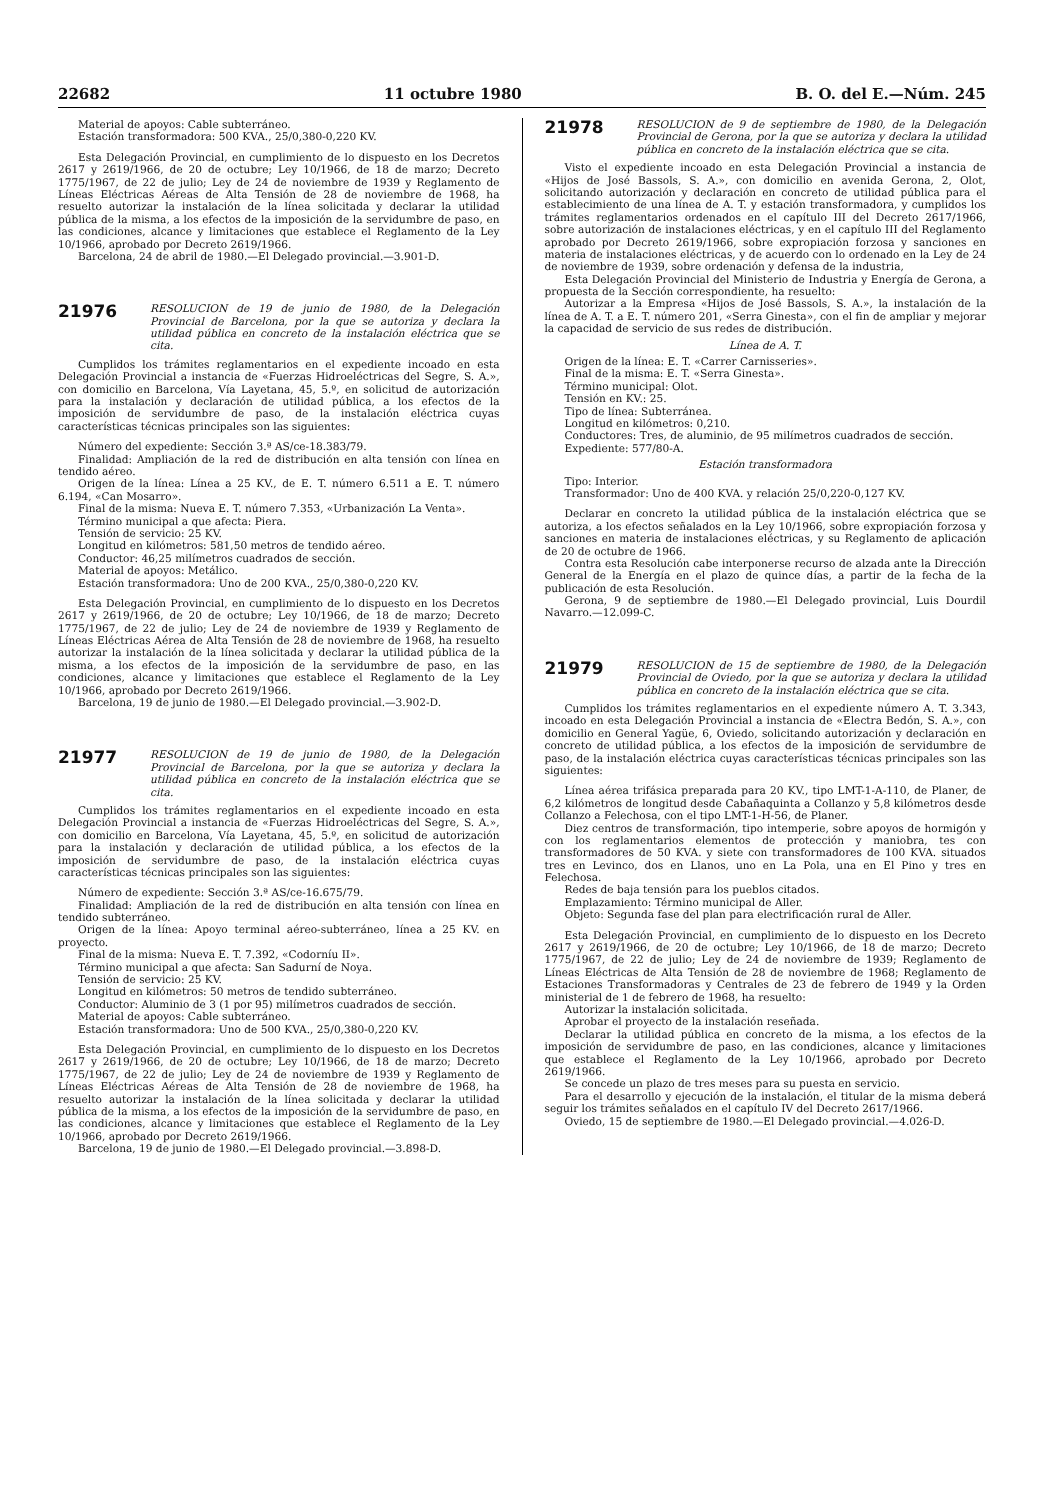22682 11 octubre 1980 B. O. del E.—Núm. 245
Material de apoyos: Cable subterráneo.
Estación transformadora: 500 KVA., 25/0,380-0,220 KV.
Esta Delegación Provincial, en cumplimiento de lo dispuesto en los Decretos 2617 y 2619/1966, de 20 de octubre; Ley 10/1966, de 18 de marzo; Decreto 1775/1967, de 22 de julio; Ley de 24 de noviembre de 1939 y Reglamento de Líneas Eléctricas Aéreas de Alta Tensión de 28 de noviembre de 1968, ha resuelto autorizar la instalación de la línea solicitada y declarar la utilidad pública de la misma, a los efectos de la imposición de la servidumbre de paso, en las condiciones, alcance y limitaciones que establece el Reglamento de la Ley 10/1966, aprobado por Decreto 2619/1966.
Barcelona, 24 de abril de 1980.—El Delegado provincial.—3.901-D.
21976
RESOLUCION de 19 de junio de 1980, de la Delegación Provincial de Barcelona, por la que se autoriza y declara la utilidad pública en concreto de la instalación eléctrica que se cita.
Cumplidos los trámites reglamentarios en el expediente incoado en esta Delegación Provincial a instancia de «Fuerzas Hidroeléctricas del Segre, S. A.», con domicilio en Barcelona, Vía Layetana, 45, 5.º, en solicitud de autorización para la instalación y declaración de utilidad pública, a los efectos de la imposición de servidumbre de paso, de la instalación eléctrica cuyas características técnicas principales son las siguientes:
Número del expediente: Sección 3.ª AS/ce-18.383/79.
Finalidad: Ampliación de la red de distribución en alta tensión con línea en tendido aéreo.
Origen de la línea: Línea a 25 KV., de E. T. número 6.511 a E. T. número 6.194, «Can Mosarro».
Final de la misma: Nueva E. T. número 7.353, «Urbanización La Venta».
Término municipal a que afecta: Piera.
Tensión de servicio: 25 KV.
Longitud en kilómetros: 581,50 metros de tendido aéreo.
Conductor: 46,25 milímetros cuadrados de sección.
Material de apoyos: Metálico.
Estación transformadora: Uno de 200 KVA., 25/0,380-0,220 KV.
Esta Delegación Provincial, en cumplimiento de lo dispuesto en los Decretos 2617 y 2619/1966, de 20 de octubre; Ley 10/1966, de 18 de marzo; Decreto 1775/1967, de 22 de julio; Ley de 24 de noviembre de 1939 y Reglamento de Líneas Eléctricas Aérea de Alta Tensión de 28 de noviembre de 1968, ha resuelto autorizar la instalación de la línea solicitada y declarar la utilidad pública de la misma, a los efectos de la imposición de la servidumbre de paso, en las condiciones, alcance y limitaciones que establece el Reglamento de la Ley 10/1966, aprobado por Decreto 2619/1966.
Barcelona, 19 de junio de 1980.—El Delegado provincial.—3.902-D.
21977
RESOLUCION de 19 de junio de 1980, de la Delegación Provincial de Barcelona, por la que se autoriza y declara la utilidad pública en concreto de la instalación eléctrica que se cita.
Cumplidos los trámites reglamentarios en el expediente incoado en esta Delegación Provincial a instancia de «Fuerzas Hidroeléctricas del Segre, S. A.», con domicilio en Barcelona, Vía Layetana, 45, 5.º, en solicitud de autorización para la instalación y declaración de utilidad pública, a los efectos de la imposición de servidumbre de paso, de la instalación eléctrica cuyas características técnicas principales son las siguientes:
Número de expediente: Sección 3.ª AS/ce-16.675/79.
Finalidad: Ampliación de la red de distribución en alta tensión con línea en tendido subterráneo.
Origen de la línea: Apoyo terminal aéreo-subterráneo, línea a 25 KV. en proyecto.
Final de la misma: Nueva E. T. 7.392, «Codorníu II».
Término municipal a que afecta: San Sadurní de Noya.
Tensión de servicio: 25 KV.
Longitud en kilómetros: 50 metros de tendido subterráneo.
Conductor: Aluminio de 3 (1 por 95) milímetros cuadrados de sección.
Material de apoyos: Cable subterráneo.
Estación transformadora: Uno de 500 KVA., 25/0,380-0,220 KV.
Esta Delegación Provincial, en cumplimiento de lo dispuesto en los Decretos 2617 y 2619/1966, de 20 de octubre; Ley 10/1966, de 18 de marzo; Decreto 1775/1967, de 22 de julio; Ley de 24 de noviembre de 1939 y Reglamento de Líneas Eléctricas Aéreas de Alta Tensión de 28 de noviembre de 1968, ha resuelto autorizar la instalación de la línea solicitada y declarar la utilidad pública de la misma, a los efectos de la imposición de la servidumbre de paso, en las condiciones, alcance y limitaciones que establece el Reglamento de la Ley 10/1966, aprobado por Decreto 2619/1966.
Barcelona, 19 de junio de 1980.—El Delegado provincial.—3.898-D.
21978
RESOLUCION de 9 de septiembre de 1980, de la Delegación Provincial de Gerona, por la que se autoriza y declara la utilidad pública en concreto de la instalación eléctrica que se cita.
Visto el expediente incoado en esta Delegación Provincial a instancia de «Hijos de José Bassols, S. A.», con domicilio en avenida Gerona, 2, Olot, solicitando autorización y declaración en concreto de utilidad pública para el establecimiento de una línea de A. T. y estación transformadora, y cumplidos los trámites reglamentarios ordenados en el capítulo III del Decreto 2617/1966, sobre autorización de instalaciones eléctricas, y en el capítulo III del Reglamento aprobado por Decreto 2619/1966, sobre expropiación forzosa y sanciones en materia de instalaciones eléctricas, y de acuerdo con lo ordenado en la Ley de 24 de noviembre de 1939, sobre ordenación y defensa de la industria,
Esta Delegación Provincial del Ministerio de Industria y Energía de Gerona, a propuesta de la Sección correspondiente, ha resuelto:
Autorizar a la Empresa «Hijos de José Bassols, S. A.», la instalación de la línea de A. T. a E. T. número 201, «Serra Ginesta», con el fin de ampliar y mejorar la capacidad de servicio de sus redes de distribución.
Línea de A. T.
Origen de la línea: E. T. «Carrer Carnisseries».
Final de la misma: E. T. «Serra Ginesta».
Término municipal: Olot.
Tensión en KV.: 25.
Tipo de línea: Subterránea.
Longitud en kilómetros: 0,210.
Conductores: Tres, de aluminio, de 95 milímetros cuadrados de sección.
Expediente: 577/80-A.
Estación transformadora
Tipo: Interior.
Transformador: Uno de 400 KVA. y relación 25/0,220-0,127 KV.
Declarar en concreto la utilidad pública de la instalación eléctrica que se autoriza, a los efectos señalados en la Ley 10/1966, sobre expropiación forzosa y sanciones en materia de instalaciones eléctricas, y su Reglamento de aplicación de 20 de octubre de 1966.
Contra esta Resolución cabe interponerse recurso de alzada ante la Dirección General de la Energía en el plazo de quince días, a partir de la fecha de la publicación de esta Resolución.
Gerona, 9 de septiembre de 1980.—El Delegado provincial, Luis Dourdil Navarro.—12.099-C.
21979
RESOLUCION de 15 de septiembre de 1980, de la Delegación Provincial de Oviedo, por la que se autoriza y declara la utilidad pública en concreto de la instalación eléctrica que se cita.
Cumplidos los trámites reglamentarios en el expediente número A. T. 3.343, incoado en esta Delegación Provincial a instancia de «Electra Bedón, S. A.», con domicilio en General Yagüe, 6, Oviedo, solicitando autorización y declaración en concreto de utilidad pública, a los efectos de la imposición de servidumbre de paso, de la instalación eléctrica cuyas características técnicas principales son las siguientes:
Línea aérea trifásica preparada para 20 KV., tipo LMT-1-A-110, de Planer, de 6,2 kilómetros de longitud desde Cabañaquinta a Collanzo y 5,8 kilómetros desde Collanzo a Felechosa, con el tipo LMT-1-H-56, de Planer.
Diez centros de transformación, tipo intemperie, sobre apoyos de hormigón y con los reglamentarios elementos de protección y maniobra, tes con transformadores de 50 KVA. y siete con transformadores de 100 KVA. situados tres en Levinco, dos en Llanos, uno en La Pola, una en El Pino y tres en Felechosa.
Redes de baja tensión para los pueblos citados.
Emplazamiento: Término municipal de Aller.
Objeto: Segunda fase del plan para electrificación rural de Aller.
Esta Delegación Provincial, en cumplimiento de lo dispuesto en los Decreto 2617 y 2619/1966, de 20 de octubre; Ley 10/1966, de 18 de marzo; Decreto 1775/1967, de 22 de julio; Ley de 24 de noviembre de 1939; Reglamento de Líneas Eléctricas de Alta Tensión de 28 de noviembre de 1968; Reglamento de Estaciones Transformadoras y Centrales de 23 de febrero de 1949 y la Orden ministerial de 1 de febrero de 1968, ha resuelto:
Autorizar la instalación solicitada.
Aprobar el proyecto de la instalación reseñada.
Declarar la utilidad pública en concreto de la misma, a los efectos de la imposición de servidumbre de paso, en las condiciones, alcance y limitaciones que establece el Reglamento de la Ley 10/1966, aprobado por Decreto 2619/1966.
Se concede un plazo de tres meses para su puesta en servicio.
Para el desarrollo y ejecución de la instalación, el titular de la misma deberá seguir los trámites señalados en el capítulo IV del Decreto 2617/1966.
Oviedo, 15 de septiembre de 1980.—El Delegado provincial.—4.026-D.